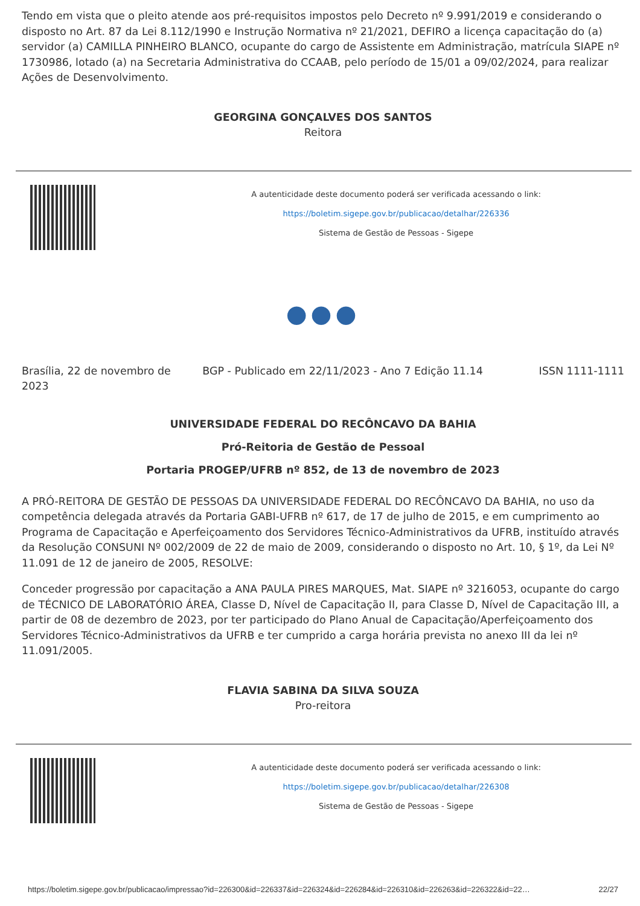Tendo em vista que o pleito atende aos pré-requisitos impostos pelo Decreto nº 9.991/2019 e considerando o disposto no Art. 87 da Lei 8.112/1990 e Instrução Normativa nº 21/2021, DEFIRO a licença capacitação do (a) servidor (a) CAMILLA PINHEIRO BLANCO, ocupante do cargo de Assistente em Administração, matrícula SIAPE nº 1730986, lotado (a) na Secretaria Administrativa do CCAAB, pelo período de 15/01 a 09/02/2024, para realizar Ações de Desenvolvimento.
GEORGINA GONÇALVES DOS SANTOS
Reitora
A autenticidade deste documento poderá ser verificada acessando o link:
https://boletim.sigepe.gov.br/publicacao/detalhar/226336
Sistema de Gestão de Pessoas - Sigepe
●●●
Brasília, 22 de novembro de 2023
BGP - Publicado em 22/11/2023 - Ano 7 Edição 11.14
ISSN 1111-1111
UNIVERSIDADE FEDERAL DO RECÔNCAVO DA BAHIA
Pró-Reitoria de Gestão de Pessoal
Portaria PROGEP/UFRB nº 852, de 13 de novembro de 2023
A PRÓ-REITORA DE GESTÃO DE PESSOAS DA UNIVERSIDADE FEDERAL DO RECÔNCAVO DA BAHIA, no uso da competência delegada através da Portaria GABI-UFRB nº 617, de 17 de julho de 2015, e em cumprimento ao Programa de Capacitação e Aperfeiçoamento dos Servidores Técnico-Administrativos da UFRB, instituído através da Resolução CONSUNI Nº 002/2009 de 22 de maio de 2009, considerando o disposto no Art. 10, § 1º, da Lei Nº 11.091 de 12 de janeiro de 2005, RESOLVE:
Conceder progressão por capacitação a ANA PAULA PIRES MARQUES, Mat. SIAPE nº 3216053, ocupante do cargo de TÉCNICO DE LABORATÓRIO ÁREA, Classe D, Nível de Capacitação II, para Classe D, Nível de Capacitação III, a partir de 08 de dezembro de 2023, por ter participado do Plano Anual de Capacitação/Aperfeiçoamento dos Servidores Técnico-Administrativos da UFRB e ter cumprido a carga horária prevista no anexo III da lei nº 11.091/2005.
FLAVIA SABINA DA SILVA SOUZA
Pro-reitora
A autenticidade deste documento poderá ser verificada acessando o link:
https://boletim.sigepe.gov.br/publicacao/detalhar/226308
Sistema de Gestão de Pessoas - Sigepe
https://boletim.sigepe.gov.br/publicacao/impressao?id=226300&id=226337&id=226324&id=226284&id=226310&id=226263&id=226322&id=22… 22/27